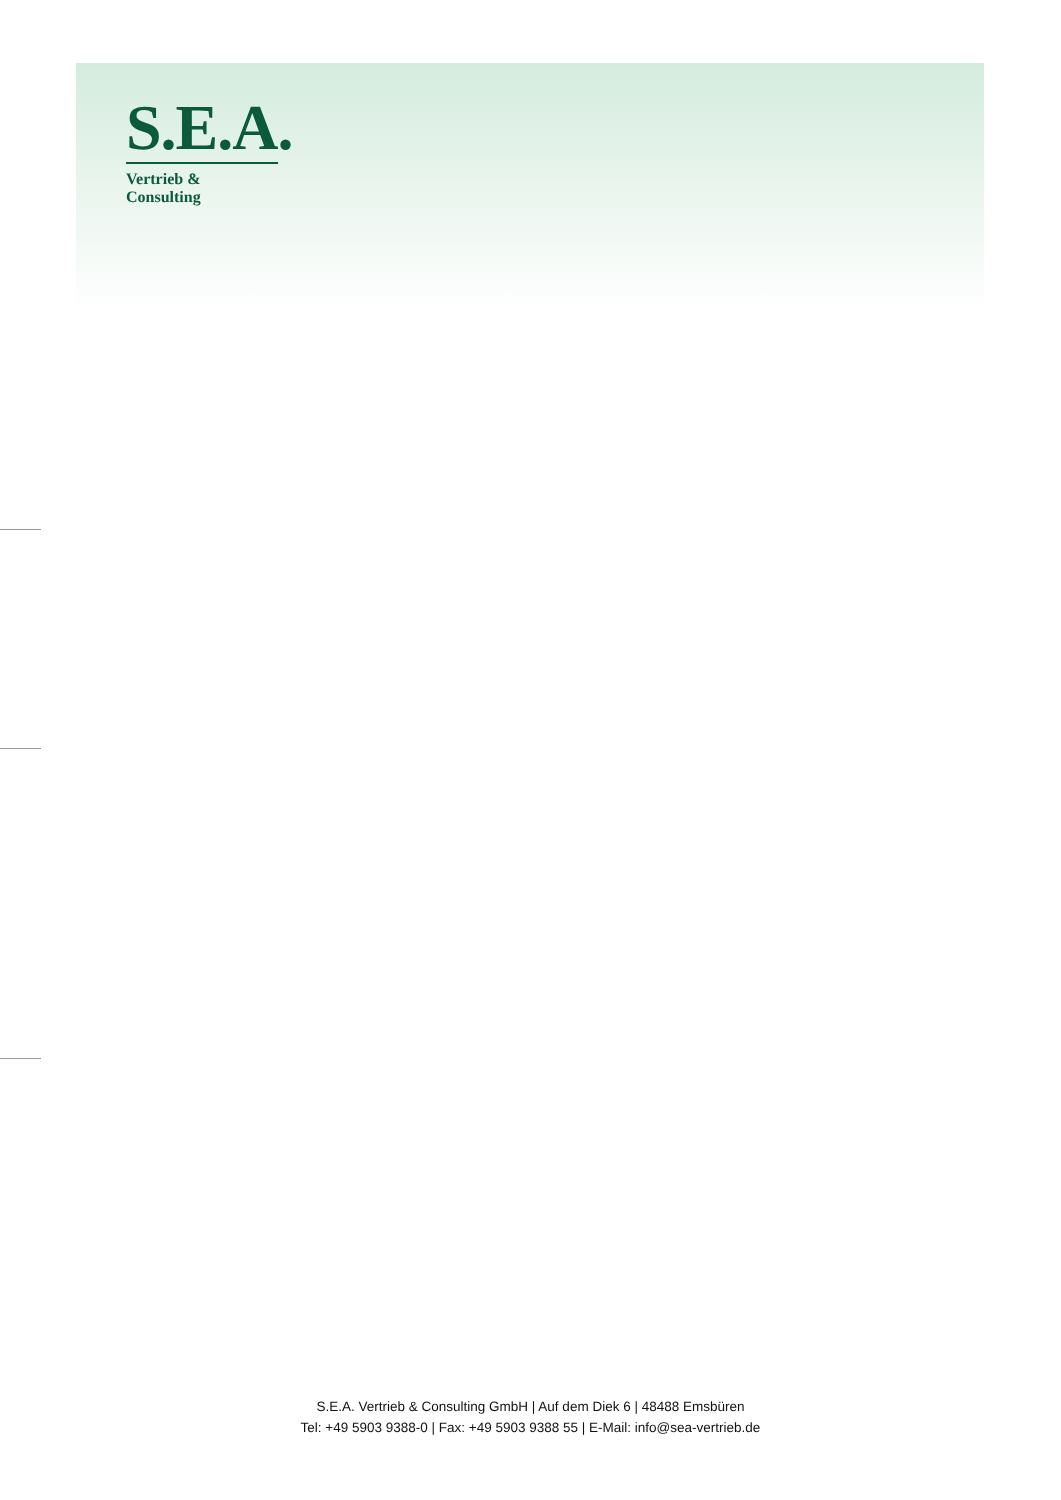S.E.A.
Vertrieb & Consulting
S.E.A. Vertrieb & Consulting GmbH | Auf dem Diek 6 | 48488 Emsbüren
Tel: +49 5903 9388-0 | Fax: +49 5903 9388 55 | E-Mail: info@sea-vertrieb.de